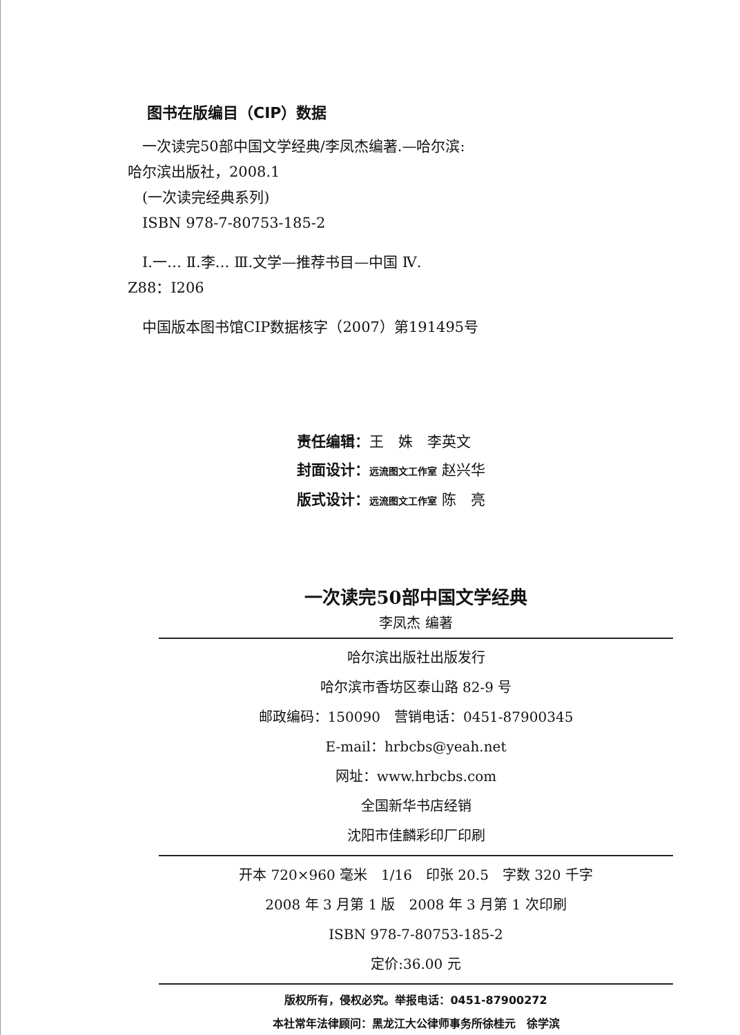图书在版编目（CIP）数据
　一次读完50部中国文学经典/李凤杰编著.—哈尔滨:
哈尔滨出版社，2008.1
　(一次读完经典系列)
　ISBN 978-7-80753-185-2
　Ⅰ.一… Ⅱ.李… Ⅲ.文学—推荐书目—中国 Ⅳ.
Z88：I206
　中国版本图书馆CIP数据核字（2007）第191495号
责任编辑：王　姝　李英文
封面设计：远流图文工作室 赵兴华
版式设计：远流图文工作室 陈　亮
一次读完50部中国文学经典
李凤杰 编著
哈尔滨出版社出版发行
哈尔滨市香坊区泰山路 82-9 号
邮政编码：150090　营销电话：0451-87900345
E-mail：hrbcbs@yeah.net
网址：www.hrbcbs.com
全国新华书店经销
沈阳市佳麟彩印厂印刷
开本 720×960 毫米　1/16　印张 20.5　字数 320 千字
2008 年 3 月第 1 版　2008 年 3 月第 1 次印刷
ISBN 978-7-80753-185-2
定价:36.00 元
版权所有，侵权必究。举报电话：0451-87900272
本社常年法律顾问：黑龙江大公律师事务所徐桂元　徐学滨